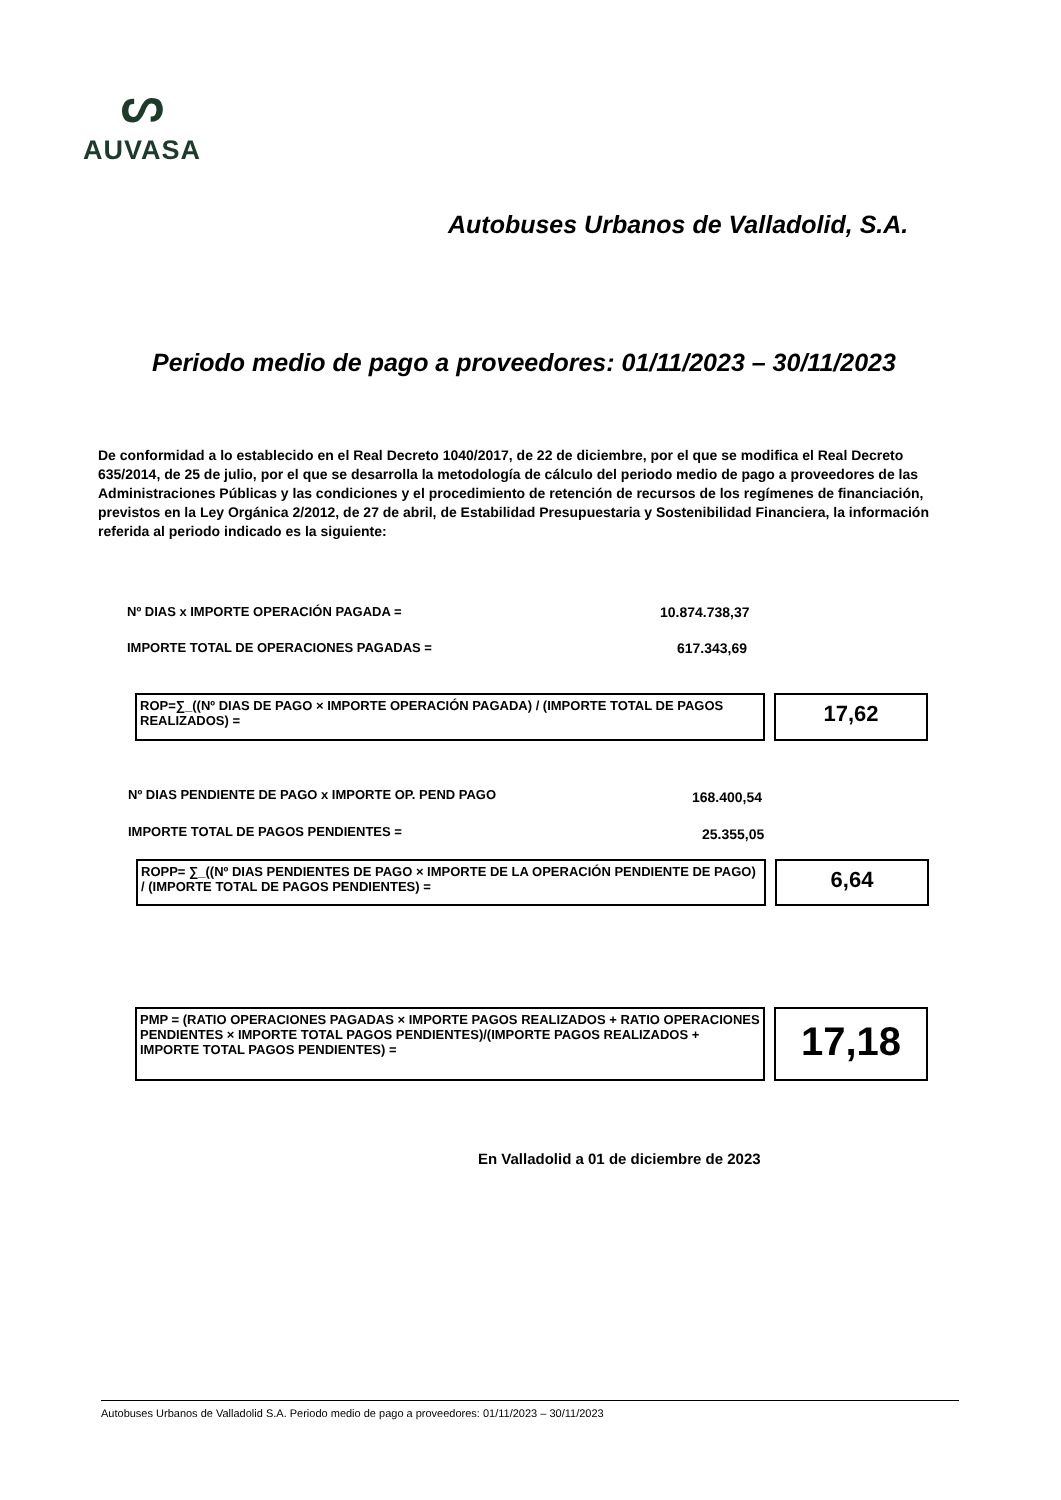ᔕ
AUVASA
Autobuses Urbanos de Valladolid, S.A.
Periodo medio de pago a proveedores: 01/11/2023 – 30/11/2023
De conformidad a lo establecido en el Real Decreto 1040/2017, de 22 de diciembre, por el que se modifica el Real Decreto 635/2014, de 25 de julio, por el que se desarrolla la metodología de cálculo del periodo medio de pago a proveedores de las Administraciones Públicas y las condiciones y el procedimiento de retención de recursos de los regímenes de financiación, previstos en la Ley Orgánica 2/2012, de 27 de abril, de Estabilidad Presupuestaria y Sostenibilidad Financiera, la información referida al periodo indicado es la siguiente:
Nº DIAS x IMPORTE OPERACIÓN PAGADA =
10.874.738,37
IMPORTE TOTAL DE OPERACIONES PAGADAS =
617.343,69
ROP=∑_((Nº DIAS DE PAGO × IMPORTE OPERACIÓN PAGADA) / (IMPORTE TOTAL DE PAGOS REALIZADOS) =
17,62
Nº DIAS PENDIENTE DE PAGO x IMPORTE OP. PEND PAGO
168.400,54
IMPORTE TOTAL DE PAGOS PENDIENTES =
25.355,05
ROPP= ∑_((Nº DIAS PENDIENTES DE PAGO × IMPORTE DE LA OPERACIÓN PENDIENTE DE PAGO) / (IMPORTE TOTAL DE PAGOS PENDIENTES) =
6,64
PMP = (RATIO OPERACIONES PAGADAS × IMPORTE PAGOS REALIZADOS + RATIO OPERACIONES PENDIENTES × IMPORTE TOTAL PAGOS PENDIENTES)/(IMPORTE PAGOS REALIZADOS + IMPORTE TOTAL PAGOS PENDIENTES) =
17,18
En Valladolid a 01 de diciembre de 2023
Autobuses Urbanos de Valladolid S.A. Periodo medio de pago a proveedores: 01/11/2023 – 30/11/2023